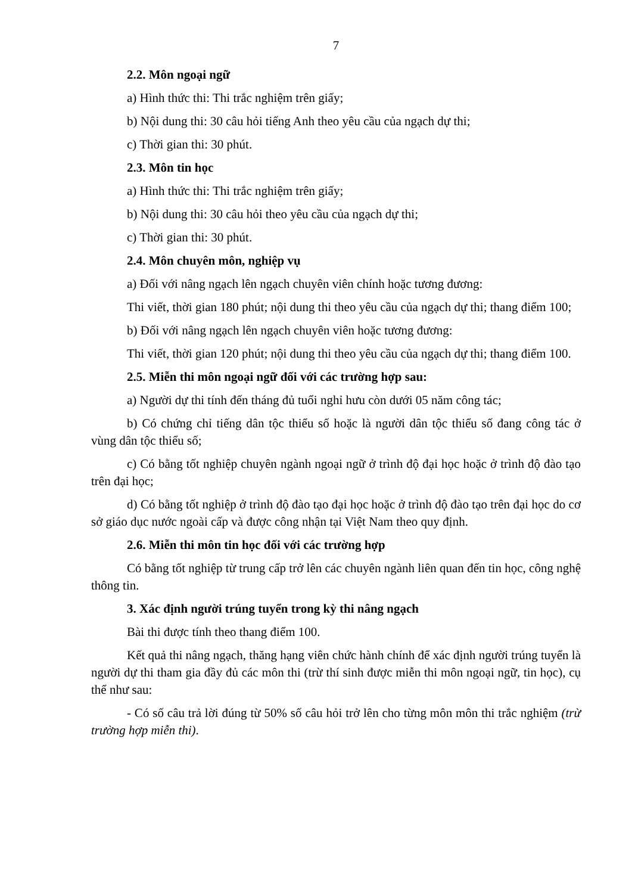7
2.2. Môn ngoại ngữ
a) Hình thức thi: Thi trắc nghiệm trên giấy;
b) Nội dung thi: 30 câu hỏi tiếng Anh theo yêu cầu của ngạch dự thi;
c) Thời gian thi: 30 phút.
2.3. Môn tin học
a) Hình thức thi: Thi trắc nghiệm trên giấy;
b) Nội dung thi: 30 câu hỏi theo yêu cầu của ngạch dự thi;
c) Thời gian thi: 30 phút.
2.4. Môn chuyên môn, nghiệp vụ
a) Đối với nâng ngạch lên ngạch chuyên viên chính hoặc tương đương:
Thi viết, thời gian 180 phút; nội dung thi theo yêu cầu của ngạch dự thi; thang điểm 100;
b) Đối với nâng ngạch lên ngạch chuyên viên hoặc tương đương:
Thi viết, thời gian 120 phút; nội dung thi theo yêu cầu của ngạch dự thi; thang điểm 100.
2.5. Miễn thi môn ngoại ngữ đối với các trường hợp sau:
a) Người dự thi tính đến tháng đủ tuổi nghỉ hưu còn dưới 05 năm công tác;
b) Có chứng chỉ tiếng dân tộc thiểu số hoặc là người dân tộc thiểu số đang công tác ở vùng dân tộc thiểu số;
c) Có bằng tốt nghiệp chuyên ngành ngoại ngữ ở trình độ đại học hoặc ở trình độ đào tạo trên đại học;
d) Có bằng tốt nghiệp ở trình độ đào tạo đại học hoặc ở trình độ đào tạo trên đại học do cơ sở giáo dục nước ngoài cấp và được công nhận tại Việt Nam theo quy định.
2.6. Miễn thi môn tin học đối với các trường hợp
Có bằng tốt nghiệp từ trung cấp trở lên các chuyên ngành liên quan đến tin học, công nghệ thông tin.
3. Xác định người trúng tuyển trong kỳ thi nâng ngạch
Bài thi được tính theo thang điểm 100.
Kết quả thi nâng ngạch, thăng hạng viên chức hành chính để xác định người trúng tuyển là người dự thi tham gia đầy đủ các môn thi (trừ thí sinh được miễn thi môn ngoại ngữ, tin học), cụ thể như sau:
- Có số câu trả lời đúng từ 50% số câu hỏi trở lên cho từng môn môn thi trắc nghiệm (trừ trường hợp miễn thi).